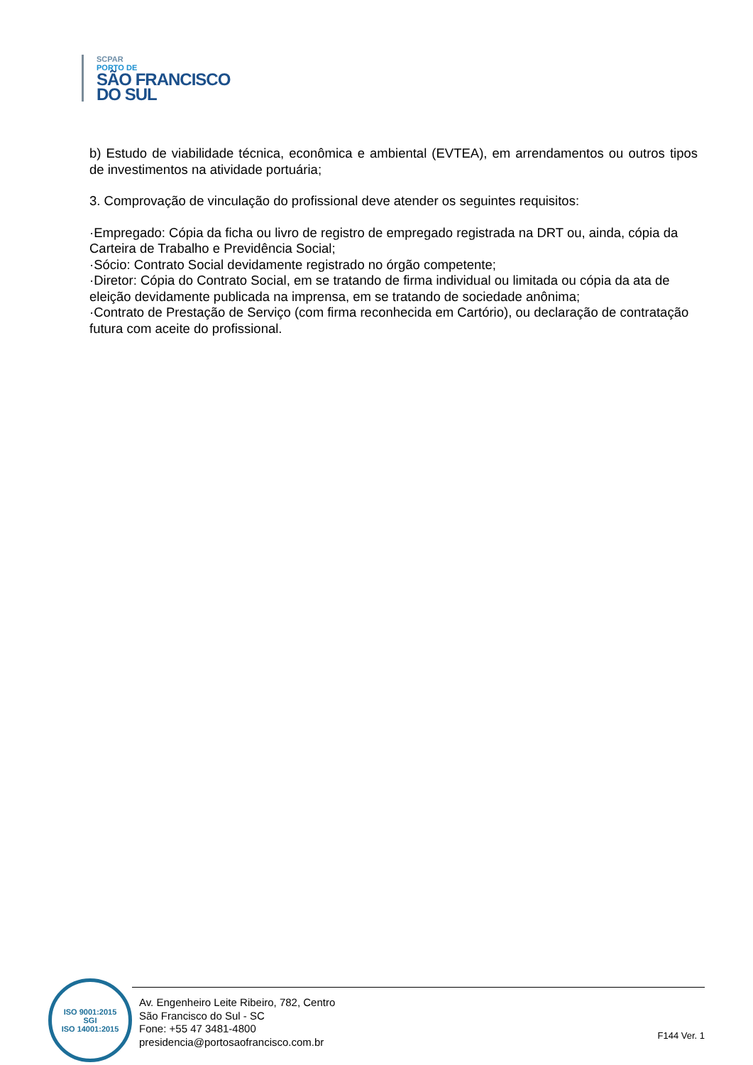SCPAR
PORTO DE
SÃO FRANCISCO
DO SUL
b) Estudo de viabilidade técnica, econômica e ambiental (EVTEA), em arrendamentos ou outros tipos de investimentos na atividade portuária;
3. Comprovação de vinculação do profissional deve atender os seguintes requisitos:
·Empregado: Cópia da ficha ou livro de registro de empregado registrada na DRT ou, ainda, cópia da Carteira de Trabalho e Previdência Social;
·Sócio: Contrato Social devidamente registrado no órgão competente;
·Diretor: Cópia do Contrato Social, em se tratando de firma individual ou limitada ou cópia da ata de eleição devidamente publicada na imprensa, em se tratando de sociedade anônima;
·Contrato de Prestação de Serviço (com firma reconhecida em Cartório), ou declaração de contratação futura com aceite do profissional.
ISO 9001:2015
SGI
ISO 14001:2015
Av. Engenheiro Leite Ribeiro, 782, Centro
São Francisco do Sul - SC
Fone: +55 47 3481-4800
presidencia@portosaofrancisco.com.br
F144 Ver. 1